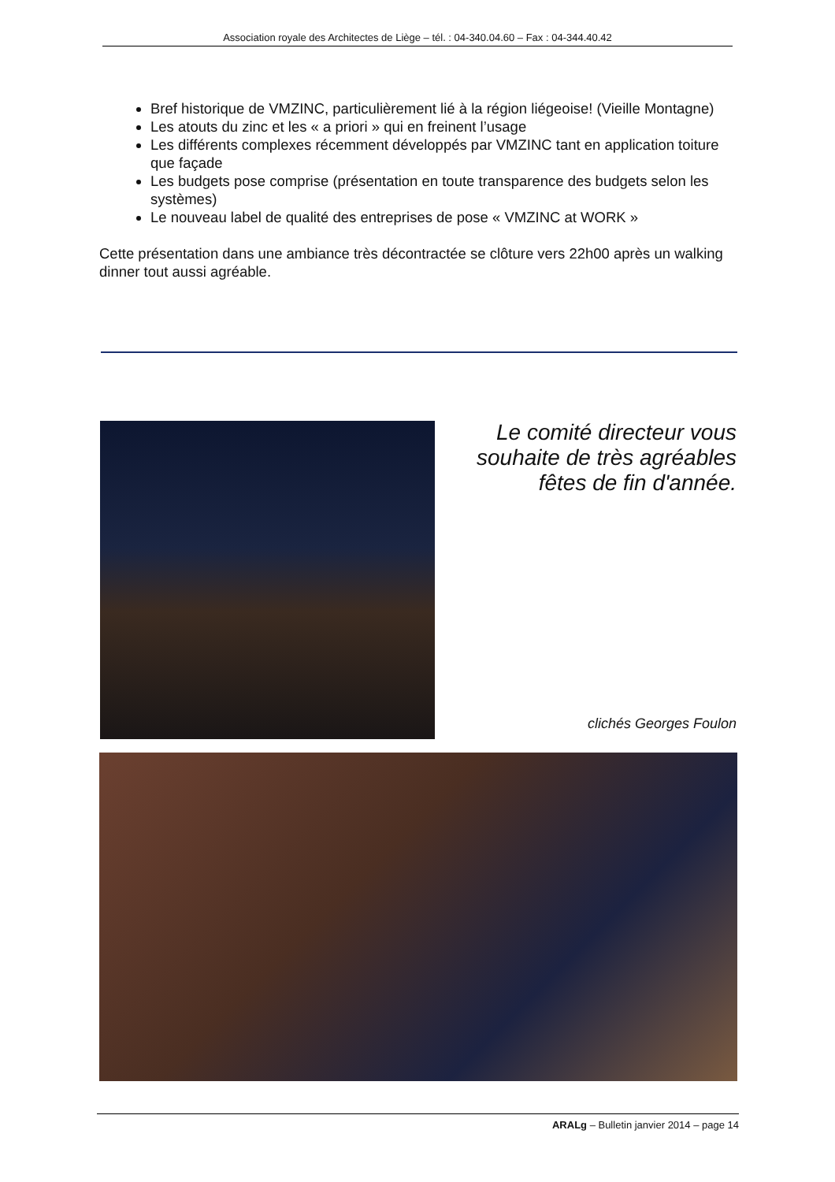Association royale des Architectes de Liège – tél. : 04-340.04.60 – Fax : 04-344.40.42
Bref historique de VMZINC, particulièrement lié à la région liégeoise! (Vieille Montagne)
Les atouts du zinc et les « a priori » qui en freinent l’usage
Les différents complexes récemment développés par VMZINC tant en application toiture que façade
Les budgets pose comprise (présentation en toute transparence des budgets selon les systèmes)
Le nouveau label de qualité des entreprises de pose « VMZINC at WORK »
Cette présentation dans une ambiance très décontractée se clôture vers 22h00 après un walking dinner tout aussi agréable.
Le comité directeur vous souhaite de très agréables fêtes de fin d'année.
clichés Georges Foulon
ARALg – Bulletin janvier 2014 – page 14